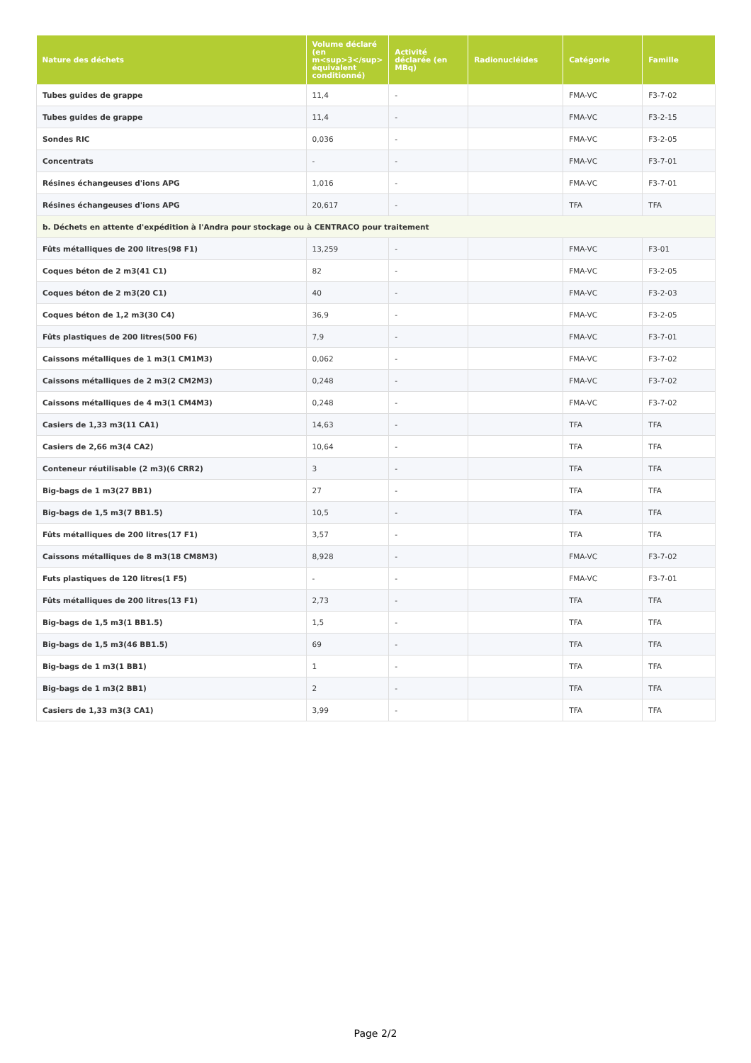| Nature des déchets | Volume déclaré (en m<sup>3</sup> équivalent conditionné) | Activité déclarée (en MBq) | Radionucléides | Catégorie | Famille |
| --- | --- | --- | --- | --- | --- |
| Tubes guides de grappe | 11,4 | - | | FMA-VC | F3-7-02 |
| Tubes guides de grappe | 11,4 | - | | FMA-VC | F3-2-15 |
| Sondes RIC | 0,036 | - | | FMA-VC | F3-2-05 |
| Concentrats | - | - | | FMA-VC | F3-7-01 |
| Résines échangeuses d'ions APG | 1,016 | - | | FMA-VC | F3-7-01 |
| Résines échangeuses d'ions APG | 20,617 | - | | TFA | TFA |
| b. Déchets en attente d'expédition à l'Andra pour stockage ou à CENTRACO pour traitement | | | | | |
| Fûts métalliques de 200 litres(98 F1) | 13,259 | - | | FMA-VC | F3-01 |
| Coques béton de 2 m3(41 C1) | 82 | - | | FMA-VC | F3-2-05 |
| Coques béton de 2 m3(20 C1) | 40 | - | | FMA-VC | F3-2-03 |
| Coques béton de 1,2 m3(30 C4) | 36,9 | - | | FMA-VC | F3-2-05 |
| Fûts plastiques de 200 litres(500 F6) | 7,9 | - | | FMA-VC | F3-7-01 |
| Caissons métalliques de 1 m3(1 CM1M3) | 0,062 | - | | FMA-VC | F3-7-02 |
| Caissons métalliques de 2 m3(2 CM2M3) | 0,248 | - | | FMA-VC | F3-7-02 |
| Caissons métalliques de 4 m3(1 CM4M3) | 0,248 | - | | FMA-VC | F3-7-02 |
| Casiers de 1,33 m3(11 CA1) | 14,63 | - | | TFA | TFA |
| Casiers de 2,66 m3(4 CA2) | 10,64 | - | | TFA | TFA |
| Conteneur réutilisable (2 m3)(6 CRR2) | 3 | - | | TFA | TFA |
| Big-bags de 1 m3(27 BB1) | 27 | - | | TFA | TFA |
| Big-bags de 1,5 m3(7 BB1.5) | 10,5 | - | | TFA | TFA |
| Fûts métalliques de 200 litres(17 F1) | 3,57 | - | | TFA | TFA |
| Caissons métalliques de 8 m3(18 CM8M3) | 8,928 | - | | FMA-VC | F3-7-02 |
| Futs plastiques de 120 litres(1 F5) | - | - | | FMA-VC | F3-7-01 |
| Fûts métalliques de 200 litres(13 F1) | 2,73 | - | | TFA | TFA |
| Big-bags de 1,5 m3(1 BB1.5) | 1,5 | - | | TFA | TFA |
| Big-bags de 1,5 m3(46 BB1.5) | 69 | - | | TFA | TFA |
| Big-bags de 1 m3(1 BB1) | 1 | - | | TFA | TFA |
| Big-bags de 1 m3(2 BB1) | 2 | - | | TFA | TFA |
| Casiers de 1,33 m3(3 CA1) | 3,99 | - | | TFA | TFA |
Page 2/2